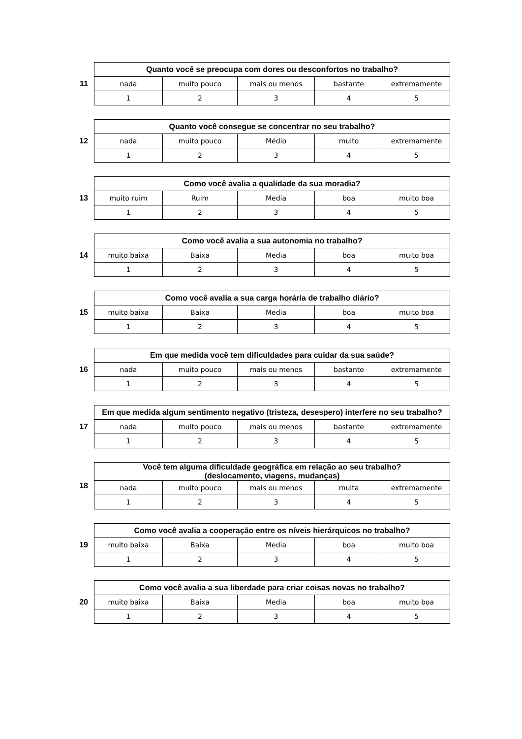11
| Quanto você se preocupa com dores ou desconfortos no trabalho? | | | | |
| --- | --- | --- | --- | --- |
| nada | muito pouco | mais ou menos | bastante | extremamente |
| 1 | 2 | 3 | 4 | 5 |
12
| Quanto você consegue se concentrar no seu trabalho? | | | | |
| --- | --- | --- | --- | --- |
| nada | muito pouco | Médio | muito | extremamente |
| 1 | 2 | 3 | 4 | 5 |
13
| Como você avalia a qualidade da sua moradia? | | | | |
| --- | --- | --- | --- | --- |
| muito ruim | Ruim | Media | boa | muito boa |
| 1 | 2 | 3 | 4 | 5 |
14
| Como você avalia a sua autonomia no trabalho? | | | | |
| --- | --- | --- | --- | --- |
| muito baixa | Baixa | Media | boa | muito boa |
| 1 | 2 | 3 | 4 | 5 |
15
| Como você avalia a sua carga horária de trabalho diário? | | | | |
| --- | --- | --- | --- | --- |
| muito baixa | Baixa | Media | boa | muito boa |
| 1 | 2 | 3 | 4 | 5 |
16
| Em que medida você tem dificuldades para cuidar da sua saúde? | | | | |
| --- | --- | --- | --- | --- |
| nada | muito pouco | mais ou menos | bastante | extremamente |
| 1 | 2 | 3 | 4 | 5 |
17
| Em que medida algum sentimento negativo (tristeza, desespero) interfere no seu trabalho? | | | | |
| --- | --- | --- | --- | --- |
| nada | muito pouco | mais ou menos | bastante | extremamente |
| 1 | 2 | 3 | 4 | 5 |
18
| Você tem alguma dificuldade geográfica em relação ao seu trabalho? (deslocamento, viagens, mudanças) | | | | |
| --- | --- | --- | --- | --- |
| nada | muito pouco | mais ou menos | muita | extremamente |
| 1 | 2 | 3 | 4 | 5 |
19
| Como você avalia a cooperação entre os níveis hierárquicos no trabalho? | | | | |
| --- | --- | --- | --- | --- |
| muito baixa | Baixa | Media | boa | muito boa |
| 1 | 2 | 3 | 4 | 5 |
20
| Como você avalia a sua liberdade para criar coisas novas no trabalho? | | | | |
| --- | --- | --- | --- | --- |
| muito baixa | Baixa | Media | boa | muito boa |
| 1 | 2 | 3 | 4 | 5 |